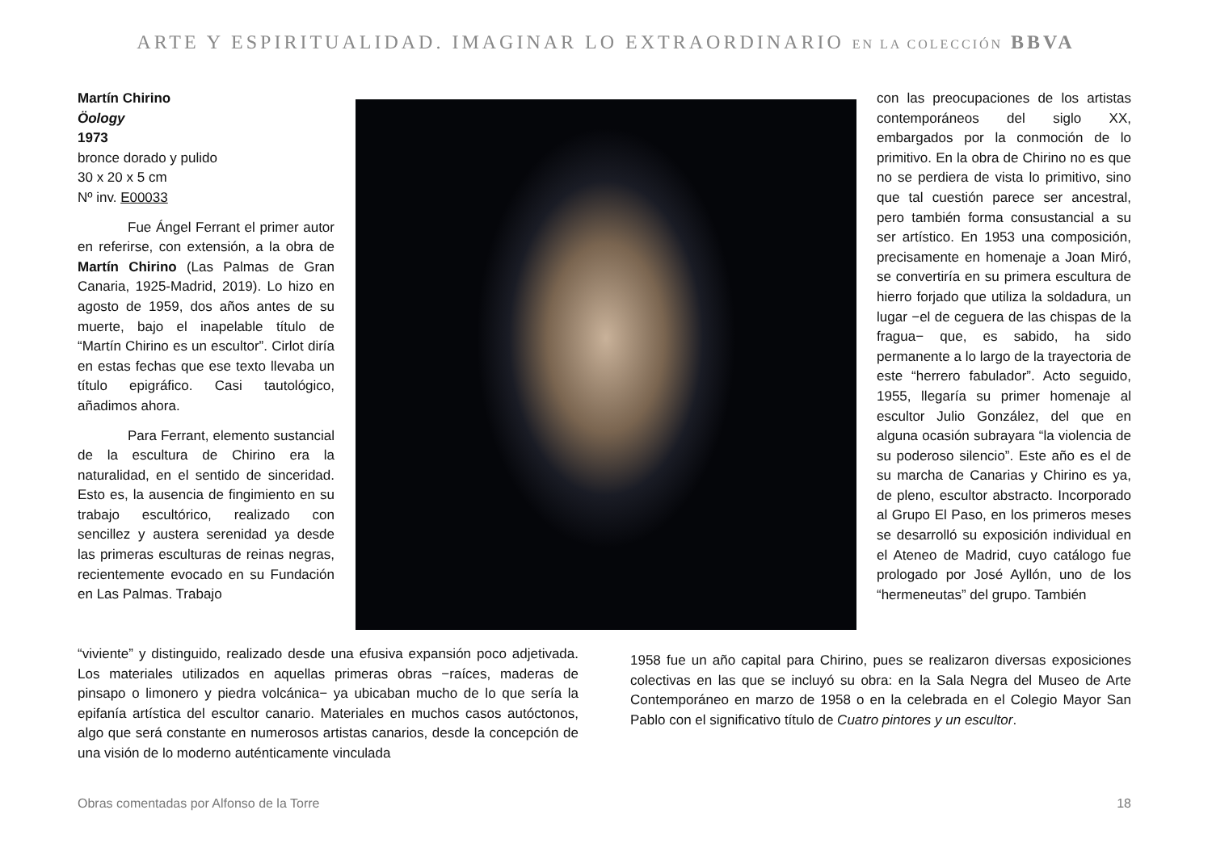ARTE Y ESPIRITUALIDAD. IMAGINAR LO EXTRAORDINARIO EN LA COLECCIÓN BBVA
Martín Chirino
Öology
1973
bronce dorado y pulido
30 x 20 x 5 cm
Nº inv. E00033
Fue Ángel Ferrant el primer autor en referirse, con extensión, a la obra de Martín Chirino (Las Palmas de Gran Canaria, 1925-Madrid, 2019). Lo hizo en agosto de 1959, dos años antes de su muerte, bajo el inapelable título de “Martín Chirino es un escultor”. Cirlot diría en estas fechas que ese texto llevaba un título epigráfico. Casi tautológico, añadimos ahora.
Para Ferrant, elemento sustancial de la escultura de Chirino era la naturalidad, en el sentido de sinceridad. Esto es, la ausencia de fingimiento en su trabajo escultórico, realizado con sencillez y austera serenidad ya desde las primeras esculturas de reinas negras, recientemente evocado en su Fundación en Las Palmas. Trabajo
con las preocupaciones de los artistas contemporáneos del siglo XX, embargados por la conmoción de lo primitivo. En la obra de Chirino no es que no se perdiera de vista lo primitivo, sino que tal cuestión parece ser ancestral, pero también forma consustancial a su ser artístico. En 1953 una composición, precisamente en homenaje a Joan Miró, se convertiría en su primera escultura de hierro forjado que utiliza la soldadura, un lugar −el de ceguera de las chispas de la fragua− que, es sabido, ha sido permanente a lo largo de la trayectoria de este “herrero fabulador”. Acto seguido, 1955, llegaría su primer homenaje al escultor Julio González, del que en alguna ocasión subrayara “la violencia de su poderoso silencio”. Este año es el de su marcha de Canarias y Chirino es ya, de pleno, escultor abstracto. Incorporado al Grupo El Paso, en los primeros meses se desarrolló su exposición individual en el Ateneo de Madrid, cuyo catálogo fue prologado por José Ayllón, uno de los “hermeneutas” del grupo. También
“viviente” y distinguido, realizado desde una efusiva expansión poco adjetivada. Los materiales utilizados en aquellas primeras obras −raíces, maderas de pinsapo o limonero y piedra volcánica− ya ubicaban mucho de lo que sería la epifanía artística del escultor canario. Materiales en muchos casos autóctonos, algo que será constante en numerosos artistas canarios, desde la concepción de una visión de lo moderno auténticamente vinculada
1958 fue un año capital para Chirino, pues se realizaron diversas exposiciones colectivas en las que se incluyó su obra: en la Sala Negra del Museo de Arte Contemporáneo en marzo de 1958 o en la celebrada en el Colegio Mayor San Pablo con el significativo título de Cuatro pintores y un escultor.
Obras comentadas por Alfonso de la Torre 18